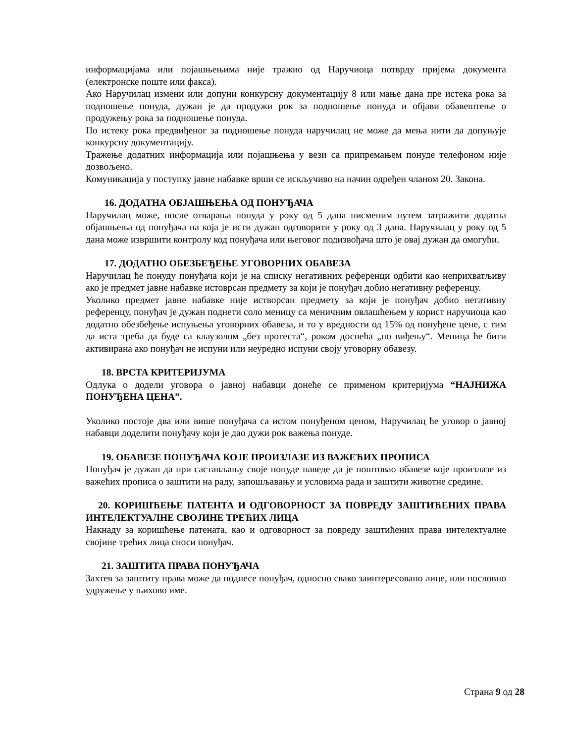информацијама или појашњењима није тражио од Наручиоца потврду пријема документа (електронске поште или факса).
Ако Наручилац измени или допуни конкурсну документацију 8 или мање дана пре истека рока за подношење понуда, дужан је да продужи рок за подношење понуда и објави обавештење о продужењу рока за подношење понуда.
По истеку рока предвиђеног за подношење понуда наручилац не може да мења нити да допуњује конкурсну документацију.
Тражење додатних информација или појашњења у вези са припремањем понуде телефоном није дозвољено.
Комуникација у поступку јавне набавке врши се искључиво на начин одређен чланом 20. Закона.
16. ДОДАТНА ОБЈАШЊЕЊА ОД ПОНУЂАЧА
Наручилац може, после отварања понуда у року од 5 дана писменим путем затражити додатна објашњења од понуђача на која је исти дужан одговорити у року од 3 дана. Наручилац у року од 5 дана може извршити контролу код понуђача или његовог подизвођача што је овај дужан да омогући.
17. ДОДАТНО ОБЕЗБЕЂЕЊЕ УГОВОРНИХ ОБАВЕЗА
Наручилац ће понуду понуђача који је на списку негативних референци одбити као неприхватљиву ако је предмет јавне набавке истоврсан предмету за који је понуђач добио негативну референцу.
Уколико предмет јавне набавке није истворсан предмету за који је понуђач добио негативну референцу, понуђач је дужан поднети соло меницу са меничним овлашћењем у корист наручиоца као додатно обезбеђење испуњења уговорних обавеза, и то у вредности од 15% од понуђене цене, с тим да иста треба да буде са клаузолом „без протеста“, роком доспећа „по виђењу“. Меница ће бити активирана ако понуђач не испуни или неуредно испуни своју уговорну обавезу.
18. ВРСТА КРИТЕРИЈУМА
Одлука о додели уговора о јавној набавци донеће се применом критеријума “НАЈНИЖА ПОНУЂЕНА ЦЕНА”.
Уколико постоје два или више понуђача са истом понуђеном ценом, Наручилац ће уговор о јавној набавци доделити понуђачу који је дао дужи рок важења понуде.
19. ОБАВЕЗЕ ПОНУЂАЧА КОЈЕ ПРОИЗЛАЗЕ ИЗ ВАЖЕЋИХ ПРОПИСА
Понуђач је дужан да при састављању своје понуде наведе да је поштовао обавезе које произлазе из важећих прописа о заштити на раду, запошљавању и условима рада и заштити животне средине.
20. КОРИШЋЕЊЕ ПАТЕНТА И ОДГОВОРНОСТ ЗА ПОВРЕДУ ЗАШТИЋЕНИХ ПРАВА ИНТЕЛЕКТУАЛНЕ СВОЈИНЕ ТРЕЋИХ ЛИЦА
Накнаду за коришћење патената, као и одговорност за повреду заштићених права интелектуалне својине трећих лица сноси понуђач.
21. ЗАШТИТА ПРАВА ПОНУЂАЧА
Захтев за заштиту права може да поднесе понуђач, односно свако заинтересовано лице, или пословно удружење у њихово име.
Страна 9 од 28